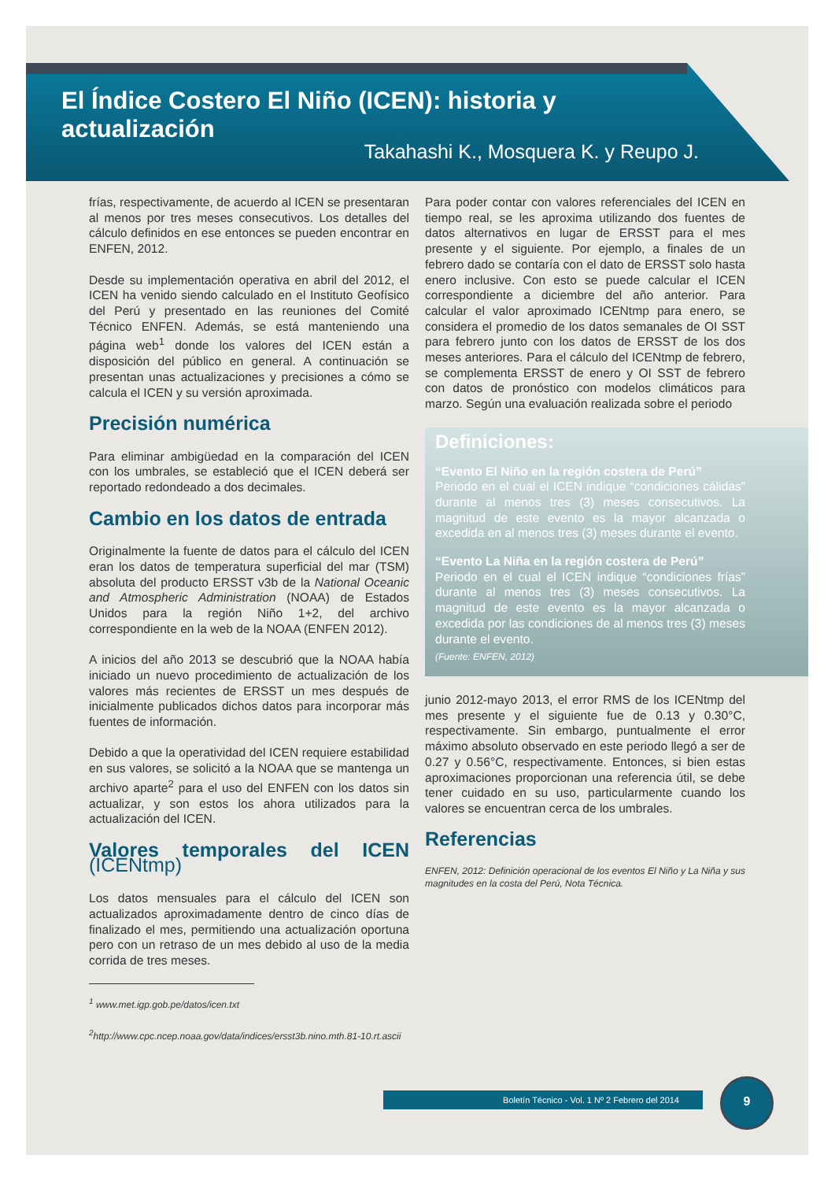El Índice Costero El Niño (ICEN): historia y actualización
Takahashi K., Mosquera K. y Reupo J.
frías, respectivamente, de acuerdo al ICEN se presentaran al menos por tres meses consecutivos. Los detalles del cálculo definidos en ese entonces se pueden encontrar en ENFEN, 2012.
Desde su implementación operativa en abril del 2012, el ICEN ha venido siendo calculado en el Instituto Geofísico del Perú y presentado en las reuniones del Comité Técnico ENFEN. Además, se está manteniendo una página web<sup>1</sup> donde los valores del ICEN están a disposición del público en general. A continuación se presentan unas actualizaciones y precisiones a cómo se calcula el ICEN y su versión aproximada.
Precisión numérica
Para eliminar ambigüedad en la comparación del ICEN con los umbrales, se estableció que el ICEN deberá ser reportado redondeado a dos decimales.
Cambio en los datos de entrada
Originalmente la fuente de datos para el cálculo del ICEN eran los datos de temperatura superficial del mar (TSM) absoluta del producto ERSST v3b de la National Oceanic and Atmospheric Administration (NOAA) de Estados Unidos para la región Niño 1+2, del archivo correspondiente en la web de la NOAA (ENFEN 2012).
A inicios del año 2013 se descubrió que la NOAA había iniciado un nuevo procedimiento de actualización de los valores más recientes de ERSST un mes después de inicialmente publicados dichos datos para incorporar más fuentes de información.
Debido a que la operatividad del ICEN requiere estabilidad en sus valores, se solicitó a la NOAA que se mantenga un archivo aparte<sup>2</sup> para el uso del ENFEN con los datos sin actualizar, y son estos los ahora utilizados para la actualización del ICEN.
Valores temporales del ICEN (ICENtmp)
Los datos mensuales para el cálculo del ICEN son actualizados aproximadamente dentro de cinco días de finalizado el mes, permitiendo una actualización oportuna pero con un retraso de un mes debido al uso de la media corrida de tres meses.
<sup>1</sup> www.met.igp.gob.pe/datos/icen.txt
<sup>2</sup> http://www.cpc.ncep.noaa.gov/data/indices/ersst3b.nino.mth.81-10.rt.ascii
Para poder contar con valores referenciales del ICEN en tiempo real, se les aproxima utilizando dos fuentes de datos alternativos en lugar de ERSST para el mes presente y el siguiente. Por ejemplo, a finales de un febrero dado se contaría con el dato de ERSST solo hasta enero inclusive. Con esto se puede calcular el ICEN correspondiente a diciembre del año anterior. Para calcular el valor aproximado ICENtmp para enero, se considera el promedio de los datos semanales de OI SST para febrero junto con los datos de ERSST de los dos meses anteriores. Para el cálculo del ICENtmp de febrero, se complementa ERSST de enero y OI SST de febrero con datos de pronóstico con modelos climáticos para marzo. Según una evaluación realizada sobre el periodo
Definiciones:
“Evento El Niño en la región costera de Perú”
Periodo en el cual el ICEN indique “condiciones cálidas” durante al menos tres (3) meses consecutivos. La magnitud de este evento es la mayor alcanzada o excedida en al menos tres (3) meses durante el evento.
“Evento La Niña en la región costera de Perú”
Periodo en el cual el ICEN indique “condiciones frías” durante al menos tres (3) meses consecutivos. La magnitud de este evento es la mayor alcanzada o excedida por las condiciones de al menos tres (3) meses durante el evento.
(Fuente: ENFEN, 2012)
junio 2012-mayo 2013, el error RMS de los ICENtmp del mes presente y el siguiente fue de 0.13 y 0.30°C, respectivamente. Sin embargo, puntualmente el error máximo absoluto observado en este periodo llegó a ser de 0.27 y 0.56°C, respectivamente. Entonces, si bien estas aproximaciones proporcionan una referencia útil, se debe tener cuidado en su uso, particularmente cuando los valores se encuentran cerca de los umbrales.
Referencias
ENFEN, 2012: Definición operacional de los eventos El Niño y La Niña y sus magnitudes en la costa del Perú, Nota Técnica.
Boletín Técnico - Vol. 1 Nº 2 Febrero del 2014
9